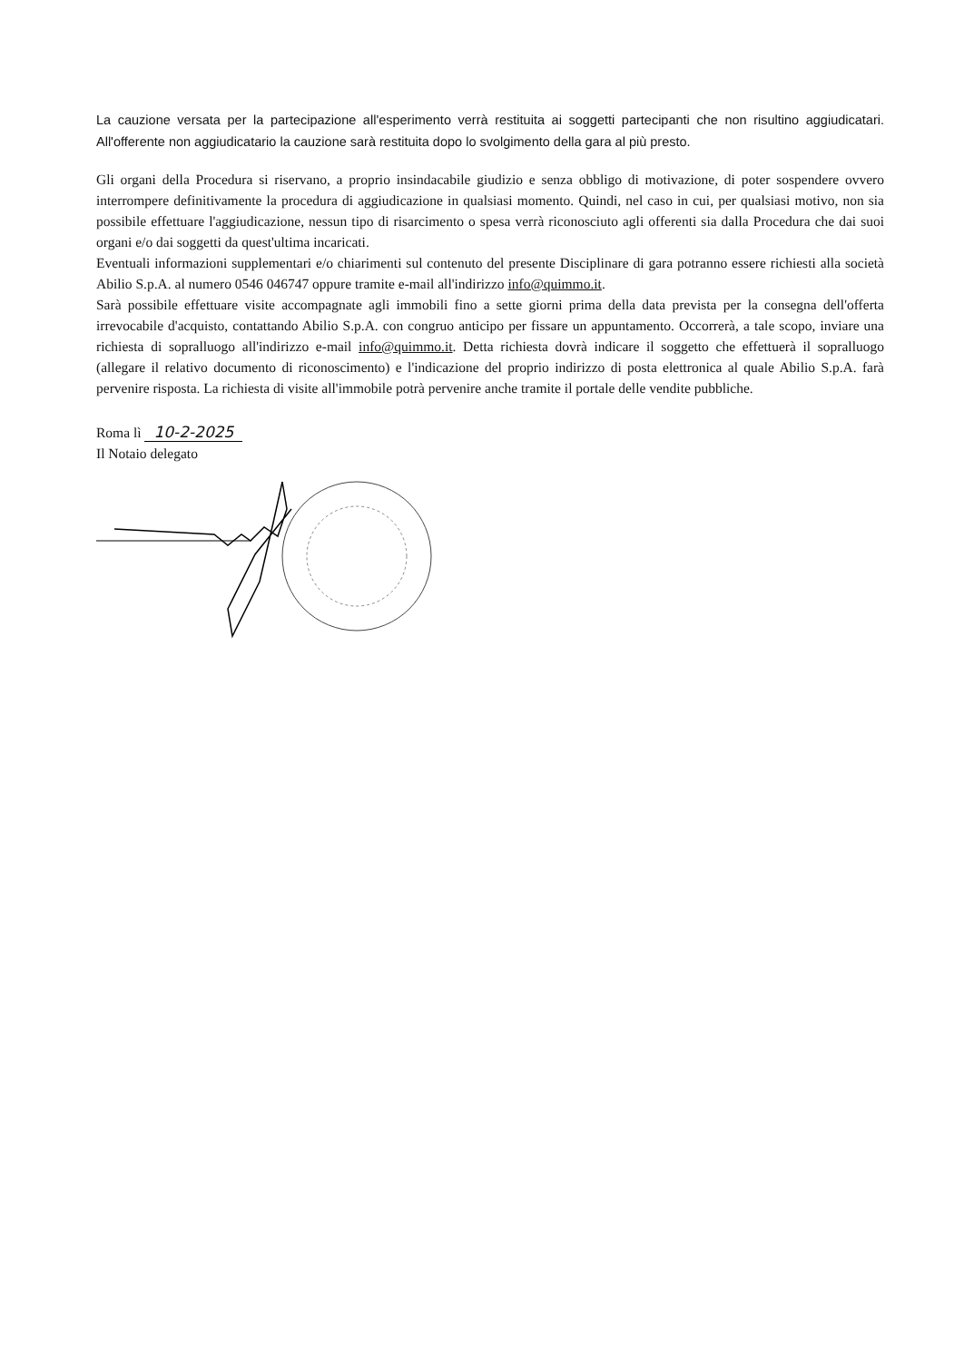La cauzione versata per la partecipazione all'esperimento verrà restituita ai soggetti partecipanti che non risultino aggiudicatari. All'offerente non aggiudicatario la cauzione sarà restituita dopo lo svolgimento della gara al più presto.
Gli organi della Procedura si riservano, a proprio insindacabile giudizio e senza obbligo di motivazione, di poter sospendere ovvero interrompere definitivamente la procedura di aggiudicazione in qualsiasi momento. Quindi, nel caso in cui, per qualsiasi motivo, non sia possibile effettuare l'aggiudicazione, nessun tipo di risarcimento o spesa verrà riconosciuto agli offerenti sia dalla Procedura che dai suoi organi e/o dai soggetti da quest'ultima incaricati.
Eventuali informazioni supplementari e/o chiarimenti sul contenuto del presente Disciplinare di gara potranno essere richiesti alla società Abilio S.p.A. al numero 0546 046747 oppure tramite e-mail all'indirizzo info@quimmo.it.
Sarà possibile effettuare visite accompagnate agli immobili fino a sette giorni prima della data prevista per la consegna dell'offerta irrevocabile d'acquisto, contattando Abilio S.p.A. con congruo anticipo per fissare un appuntamento. Occorrerà, a tale scopo, inviare una richiesta di sopralluogo all'indirizzo e-mail info@quimmo.it. Detta richiesta dovrà indicare il soggetto che effettuerà il sopralluogo (allegare il relativo documento di riconoscimento) e l'indicazione del proprio indirizzo di posta elettronica al quale Abilio S.p.A. farà pervenire risposta. La richiesta di visite all'immobile potrà pervenire anche tramite il portale delle vendite pubbliche.
Roma lì 10-2-2025
Il Notaio delegato